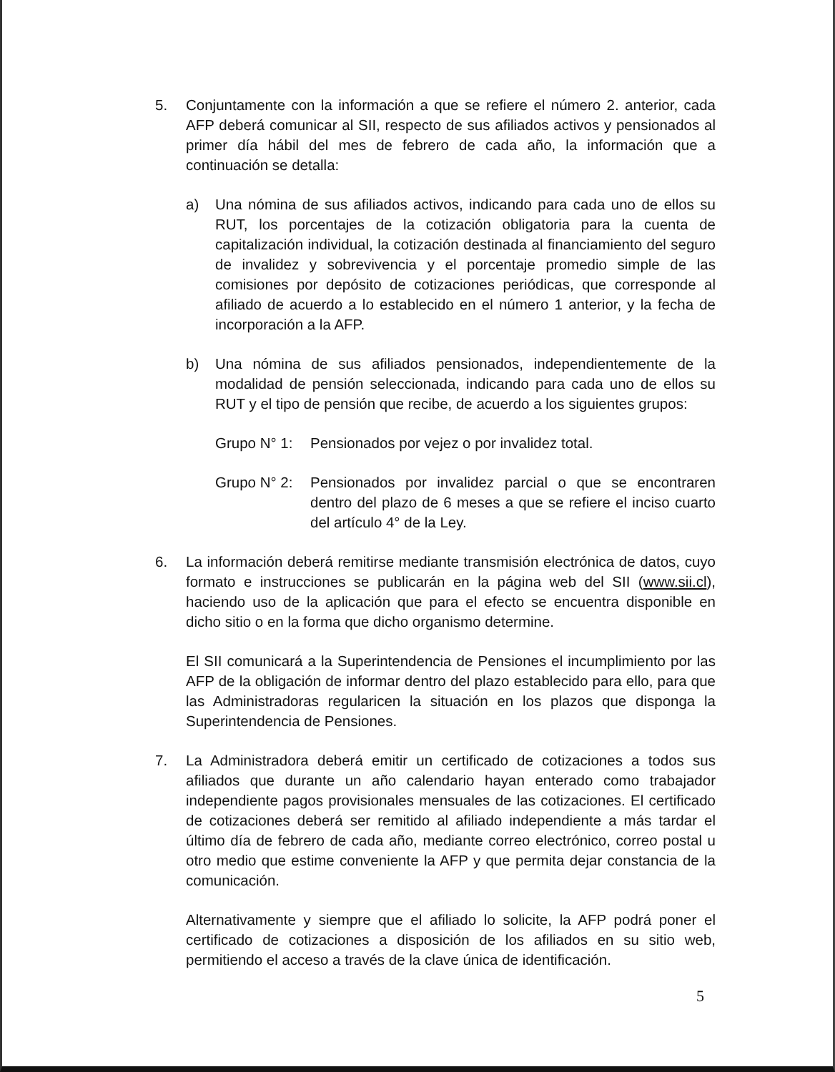5. Conjuntamente con la información a que se refiere el número 2. anterior, cada AFP deberá comunicar al SII, respecto de sus afiliados activos y pensionados al primer día hábil del mes de febrero de cada año, la información que a continuación se detalla:
a) Una nómina de sus afiliados activos, indicando para cada uno de ellos su RUT, los porcentajes de la cotización obligatoria para la cuenta de capitalización individual, la cotización destinada al financiamiento del seguro de invalidez y sobrevivencia y el porcentaje promedio simple de las comisiones por depósito de cotizaciones periódicas, que corresponde al afiliado de acuerdo a lo establecido en el número 1 anterior, y la fecha de incorporación a la AFP.
b) Una nómina de sus afiliados pensionados, independientemente de la modalidad de pensión seleccionada, indicando para cada uno de ellos su RUT y el tipo de pensión que recibe, de acuerdo a los siguientes grupos:
Grupo N° 1:
Pensionados por vejez o por invalidez total.
Grupo N° 2:
Pensionados por invalidez parcial o que se encontraren dentro del plazo de 6 meses a que se refiere el inciso cuarto del artículo 4° de la Ley.
6. La información deberá remitirse mediante transmisión electrónica de datos, cuyo formato e instrucciones se publicarán en la página web del SII (www.sii.cl), haciendo uso de la aplicación que para el efecto se encuentra disponible en dicho sitio o en la forma que dicho organismo determine.
El SII comunicará a la Superintendencia de Pensiones el incumplimiento por las AFP de la obligación de informar dentro del plazo establecido para ello, para que las Administradoras regularicen la situación en los plazos que disponga la Superintendencia de Pensiones.
7. La Administradora deberá emitir un certificado de cotizaciones a todos sus afiliados que durante un año calendario hayan enterado como trabajador independiente pagos provisionales mensuales de las cotizaciones. El certificado de cotizaciones deberá ser remitido al afiliado independiente a más tardar el último día de febrero de cada año, mediante correo electrónico, correo postal u otro medio que estime conveniente la AFP y que permita dejar constancia de la comunicación.
Alternativamente y siempre que el afiliado lo solicite, la AFP podrá poner el certificado de cotizaciones a disposición de los afiliados en su sitio web, permitiendo el acceso a través de la clave única de identificación.
5